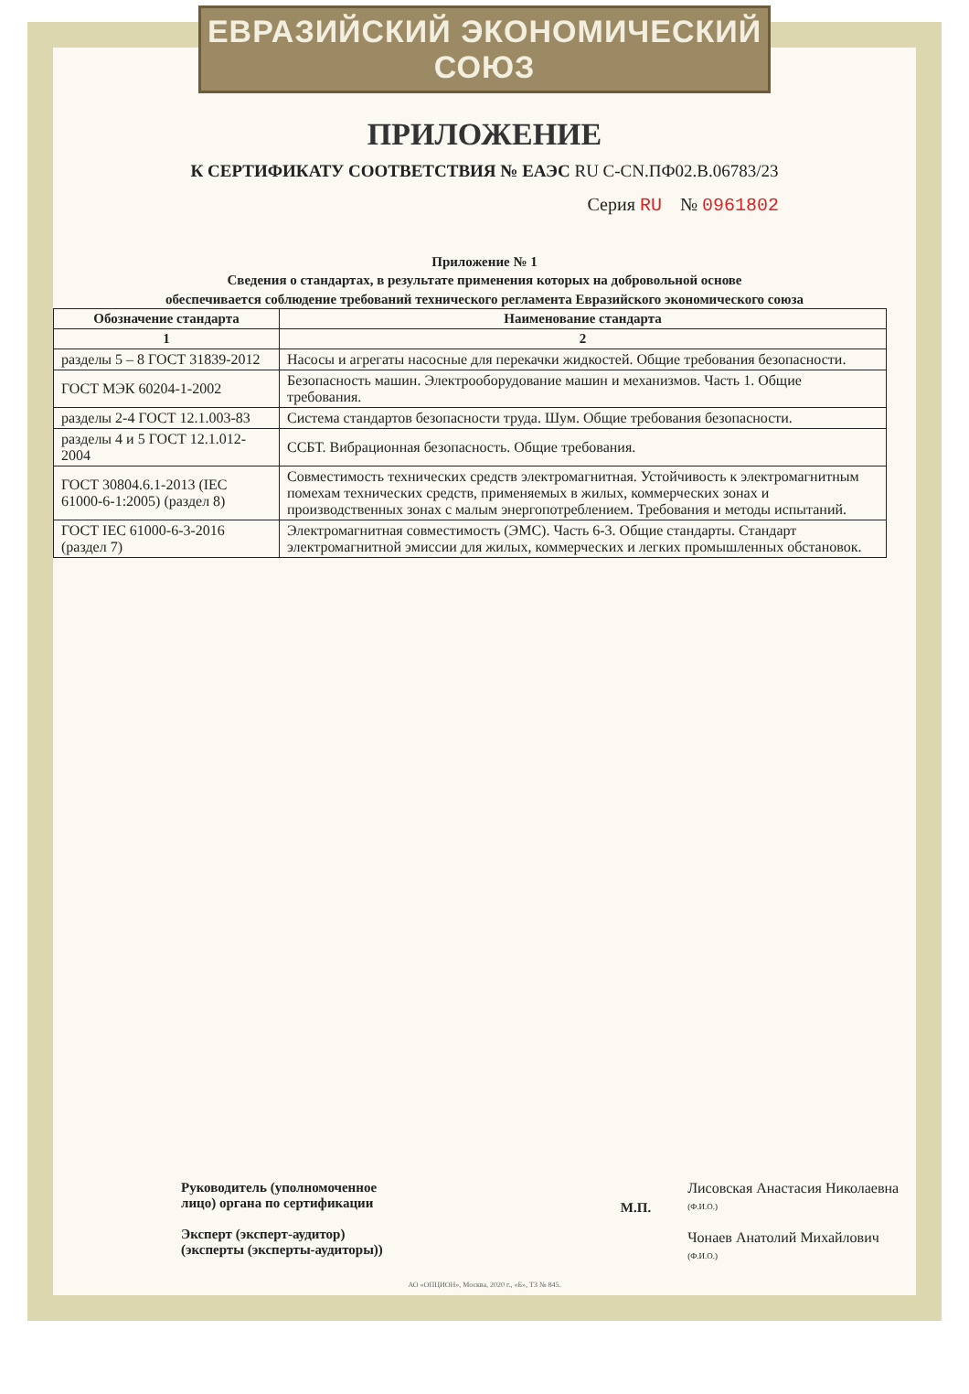ЕВРАЗИЙСКИЙ ЭКОНОМИЧЕСКИЙ СОЮЗ
ПРИЛОЖЕНИЕ
К СЕРТИФИКАТУ СООТВЕТСТВИЯ № ЕАЭС RU С-CN.ПФ02.В.06783/23
Серия RU № 0961802
Приложение № 1
Сведения о стандартах, в результате применения которых на добровольной основе
обеспечивается соблюдение требований технического регламента Евразийского экономического союза
| Обозначение стандарта | Наименование стандарта |
| --- | --- |
| 1 | 2 |
| разделы 5 – 8 ГОСТ 31839-2012 | Насосы и агрегаты насосные для перекачки жидкостей. Общие требования безопасности. |
| ГОСТ МЭК 60204-1-2002 | Безопасность машин. Электрооборудование машин и механизмов. Часть 1. Общие требования. |
| разделы 2-4 ГОСТ 12.1.003-83 | Система стандартов безопасности труда. Шум. Общие требования безопасности. |
| разделы 4 и 5 ГОСТ 12.1.012-2004 | ССБТ. Вибрационная безопасность. Общие требования. |
| ГОСТ 30804.6.1-2013 (IEC 61000-6-1:2005) (раздел 8) | Совместимость технических средств электромагнитная. Устойчивость к электромагнитным помехам технических средств, применяемых в жилых, коммерческих зонах и производственных зонах с малым энергопотреблением. Требования и методы испытаний. |
| ГОСТ IEC 61000-6-3-2016 (раздел 7) | Электромагнитная совместимость (ЭМС). Часть 6-3. Общие стандарты. Стандарт электромагнитной эмиссии для жилых, коммерческих и легких промышленных обстановок. |
Руководитель (уполномоченное
лицо) органа по сертификации
Эксперт (эксперт-аудитор)
(эксперты (эксперты-аудиторы))
М.П.
Лисовская Анастасия Николаевна
(Ф.И.О.)
Чонаев Анатолий Михайлович
(Ф.И.О.)
АО «ОПЦИОН», Москва, 2020 г., «Б», ТЗ № 845.